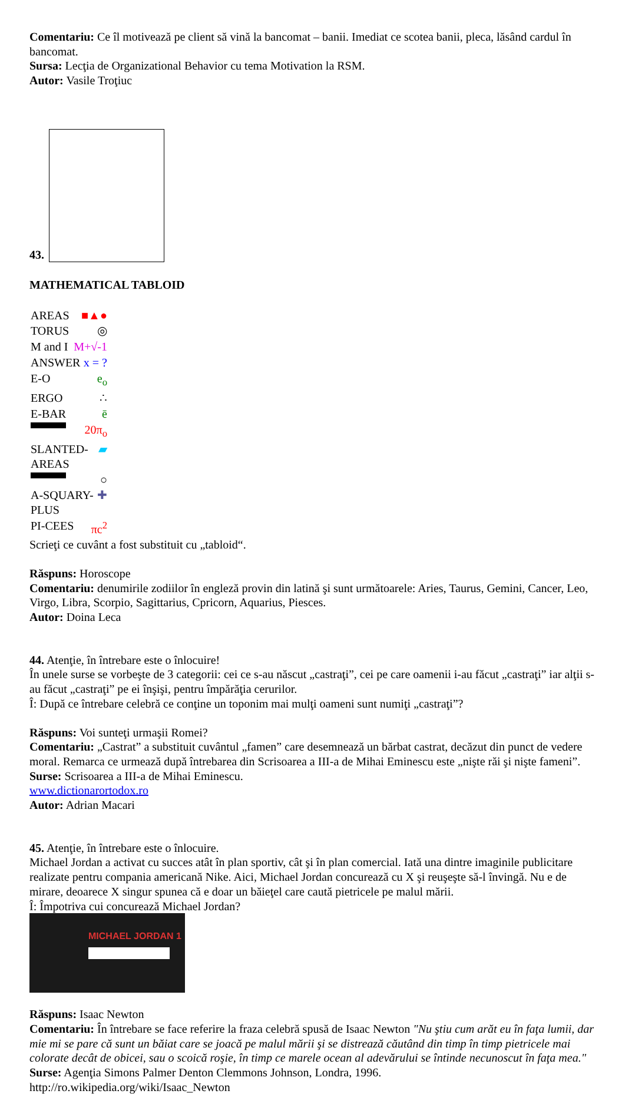Comentariu: Ce îl motivează pe client să vină la bancomat – banii. Imediat ce scotea banii, pleca, lăsând cardul în bancomat.
Sursa: Lecţia de Organizational Behavior cu tema Motivation la RSM.
Autor: Vasile Troţiuc
43.
MATHEMATICAL TABLOID
AREAS ■▲●
TORUS ◎
M and I M+√-1
ANSWER x = ?
E-O e<sub>o</sub>
ERGO ∴
E-BAR ē
20π<sub>o</sub>
SLANTED-AREAS ▰
○
A-SQUARY-PLUS ✚
PI-CEES πc<sup>2</sup>
Scrieţi ce cuvânt a fost substituit cu „tabloid“.
Răspuns: Horoscope
Comentariu: denumirile zodiilor în engleză provin din latină şi sunt următoarele: Aries, Taurus, Gemini, Cancer, Leo, Virgo, Libra, Scorpio, Sagittarius, Cpricorn, Aquarius, Piesces.
Autor: Doina Leca
44. Atenţie, în întrebare este o înlocuire!
În unele surse se vorbeşte de 3 categorii: cei ce s-au născut „castraţi”, cei pe care oamenii i-au făcut „castraţi” iar alţii s-au făcut „castraţi” pe ei înşişi, pentru împărăţia cerurilor.
Î: După ce întrebare celebră ce conţine un toponim mai mulţi oameni sunt numiţi „castraţi”?
Răspuns: Voi sunteţi urmaşii Romei?
Comentariu: „Castrat” a substituit cuvântul „famen” care desemnează un bărbat castrat, decăzut din punct de vedere moral. Remarca ce urmează după întrebarea din Scrisoarea a III-a de Mihai Eminescu este „nişte răi şi nişte fameni”.
Surse: Scrisoarea a III-a de Mihai Eminescu.
www.dictionarortodox.ro
Autor: Adrian Macari
45. Atenţie, în întrebare este o înlocuire.
Michael Jordan a activat cu succes atât în plan sportiv, cât şi în plan comercial. Iată una dintre imaginile publicitare realizate pentru compania americană Nike. Aici, Michael Jordan concurează cu X şi reuşeşte să-l învingă. Nu e de mirare, deoarece X singur spunea că e doar un băieţel care caută pietricele pe malul mării.
Î: Împotriva cui concurează Michael Jordan?
MICHAEL JORDAN 1
Răspuns: Isaac Newton
Comentariu: În întrebare se face referire la fraza celebră spusă de Isaac Newton "Nu ştiu cum arăt eu în faţa lumii, dar mie mi se pare că sunt un băiat care se joacă pe malul mării şi se distrează căutând din timp în timp pietricele mai colorate decât de obicei, sau o scoică roşie, în timp ce marele ocean al adevărului se întinde necunoscut în faţa mea."
Surse: Agenţia Simons Palmer Denton Clemmons Johnson, Londra, 1996.
http://ro.wikipedia.org/wiki/Isaac_Newton